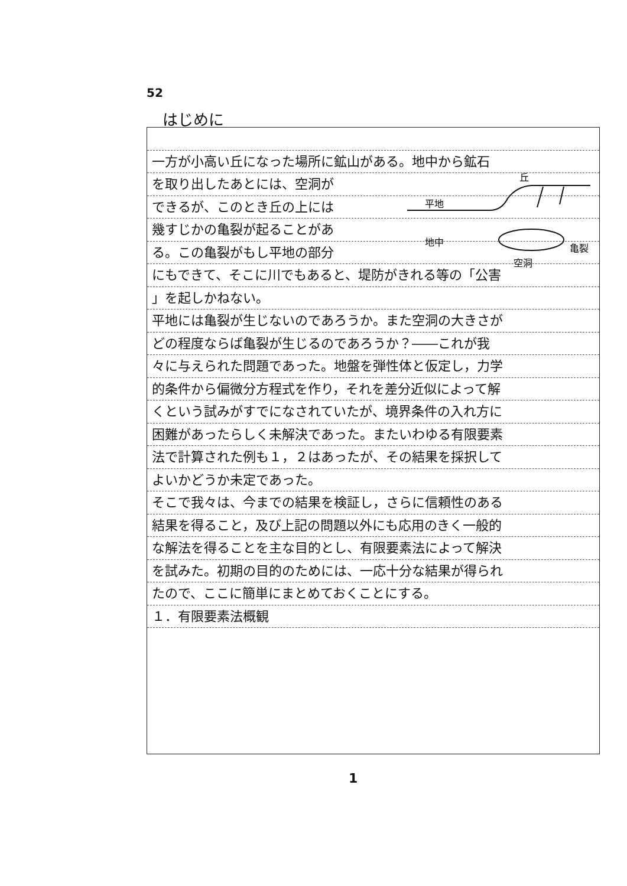52
はじめに
一方が小高い丘になった場所に鉱山がある。地中から鉱石
を取り出したあとには、空洞が
できるが、このとき丘の上には
幾すじかの亀裂が起ることがあ
る。この亀裂がもし平地の部分
にもできて、そこに川でもあると、堤防がきれる等の「公害
」を起しかねない。
平地には亀裂が生じないのであろうか。また空洞の大きさが
どの程度ならば亀裂が生じるのであろうか？――これが我
々に与えられた問題であった。地盤を弾性体と仮定し，力学
的条件から偏微分方程式を作り，それを差分近似によって解
くという試みがすでになされていたが、境界条件の入れ方に
困難があったらしく未解決であった。またいわゆる有限要素
法で計算された例も１，２はあったが、その結果を採択して
よいかどうか未定であった。
そこで我々は、今までの結果を検証し，さらに信頼性のある
結果を得ること，及び上記の問題以外にも応用のきく一般的
な解法を得ることを主な目的とし、有限要素法によって解決
を試みた。初期の目的のためには、一応十分な結果が得られ
たので、ここに簡単にまとめておくことにする。
１．有限要素法概観
平地
丘
地中
空洞
亀裂
1